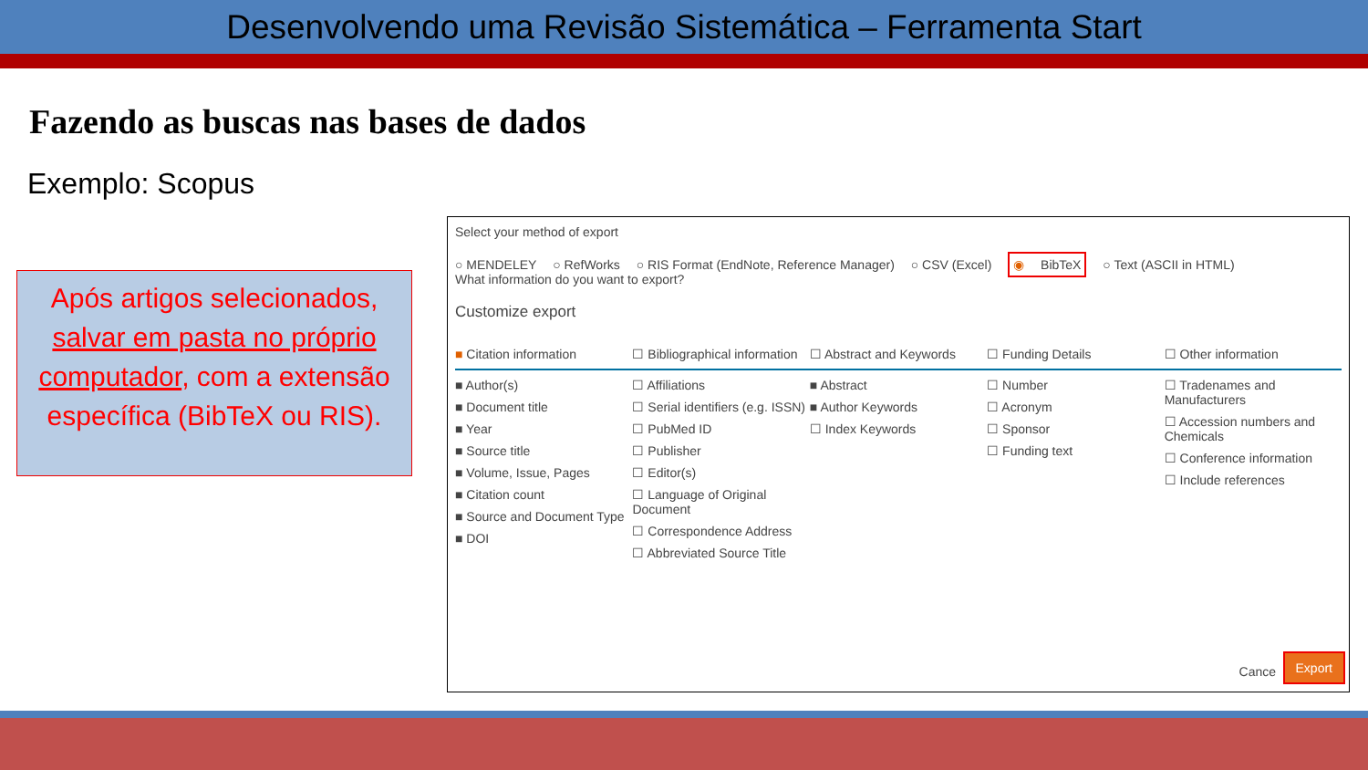Desenvolvendo uma Revisão Sistemática – Ferramenta Start
Fazendo as buscas nas bases de dados
Exemplo: Scopus
Após artigos selecionados, salvar em pasta no próprio computador, com a extensão específica (BibTeX ou RIS).
Select your method of export
○ MENDELEY ○ RefWorks ○ RIS Format (EndNote, Reference Manager) ○ CSV (Excel) ◉ BibTeX ○ Text (ASCII in HTML)
What information do you want to export?
Customize export
■ Citation information
■ Author(s)
■ Document title
■ Year
■ Source title
■ Volume, Issue, Pages
■ Citation count
■ Source and Document Type
■ DOI
☐ Bibliographical information
☐ Affiliations
☐ Serial identifiers (e.g. ISSN)
☐ PubMed ID
☐ Publisher
☐ Editor(s)
☐ Language of Original Document
☐ Correspondence Address
☐ Abbreviated Source Title
☐ Abstract and Keywords
■ Abstract
■ Author Keywords
☐ Index Keywords
☐ Funding Details
☐ Number
☐ Acronym
☐ Sponsor
☐ Funding text
☐ Other information
☐ Tradenames and Manufacturers
☐ Accession numbers and Chemicals
☐ Conference information
☐ Include references
Cance Export